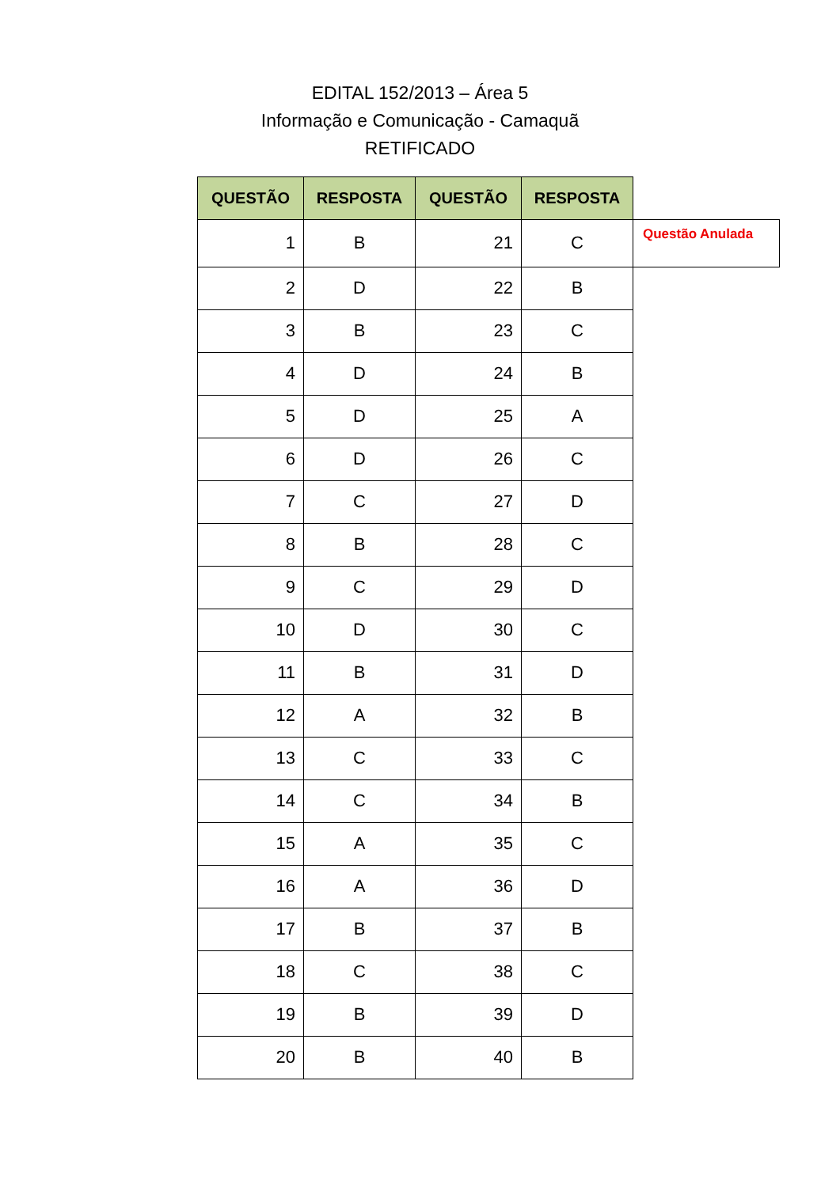EDITAL 152/2013 – Área 5
Informação e Comunicação - Camaquã
RETIFICADO
| QUESTÃO | RESPOSTA | QUESTÃO | RESPOSTA | |
| 1 | B | 21 | C | Questão Anulada |
| 2 | D | 22 | B | |
| 3 | B | 23 | C | |
| 4 | D | 24 | B | |
| 5 | D | 25 | A | |
| 6 | D | 26 | C | |
| 7 | C | 27 | D | |
| 8 | B | 28 | C | |
| 9 | C | 29 | D | |
| 10 | D | 30 | C | |
| 11 | B | 31 | D | |
| 12 | A | 32 | B | |
| 13 | C | 33 | C | |
| 14 | C | 34 | B | |
| 15 | A | 35 | C | |
| 16 | A | 36 | D | |
| 17 | B | 37 | B | |
| 18 | C | 38 | C | |
| 19 | B | 39 | D | |
| 20 | B | 40 | B | |